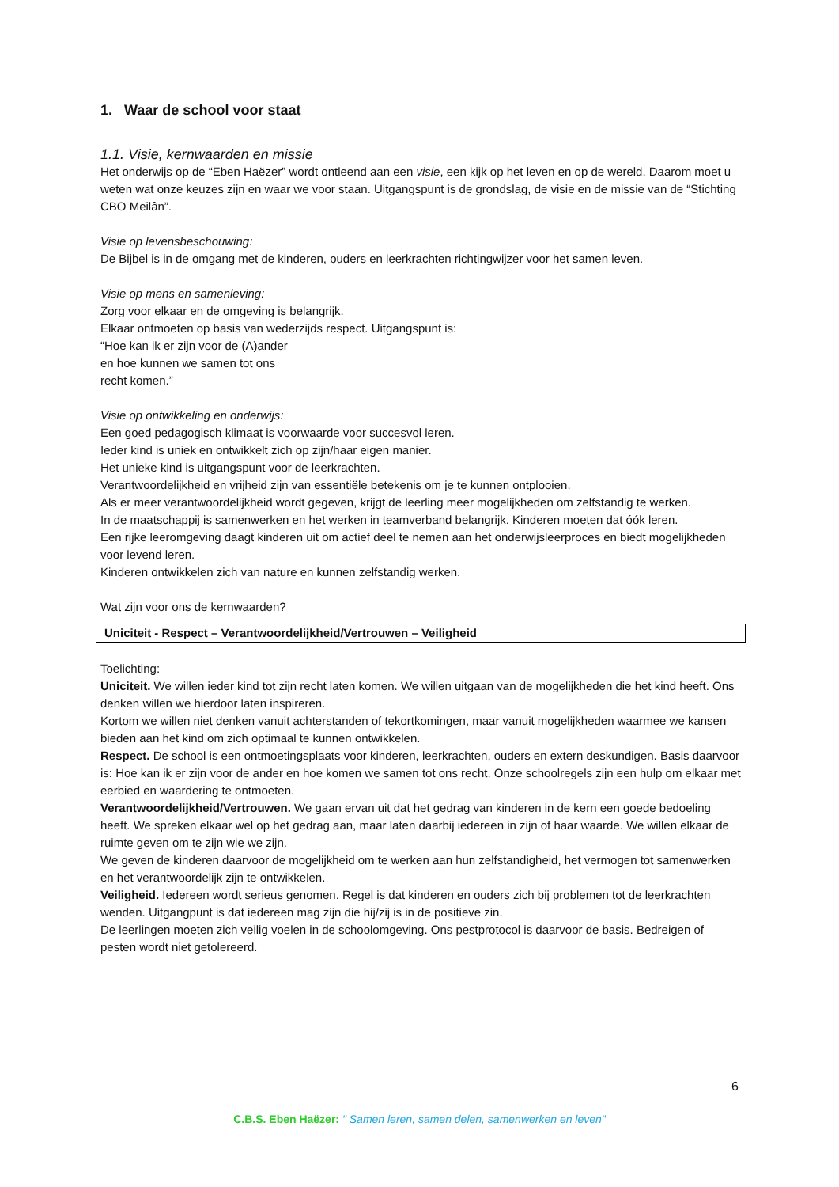1. Waar de school voor staat
1.1. Visie, kernwaarden en missie
Het onderwijs op de “Eben Haëzer” wordt ontleend aan een visie, een kijk op het leven en op de wereld. Daarom moet u weten wat onze keuzes zijn en waar we voor staan. Uitgangspunt is de grondslag, de visie en de missie van de “Stichting CBO Meilân”.
Visie op levensbeschouwing:
De Bijbel is in de omgang met de kinderen, ouders en leerkrachten richtingwijzer voor het samen leven.
Visie op mens en samenleving:
Zorg voor elkaar en de omgeving is belangrijk.
Elkaar ontmoeten op basis van wederzijds respect. Uitgangspunt is:
“Hoe kan ik er zijn voor de (A)ander
en hoe kunnen we samen tot ons
recht komen.”
Visie op ontwikkeling en onderwijs:
Een goed pedagogisch klimaat is voorwaarde voor succesvol leren.
Ieder kind is uniek en ontwikkelt zich op zijn/haar eigen manier.
Het unieke kind is uitgangspunt voor de leerkrachten.
Verantwoordelijkheid en vrijheid zijn van essentiële betekenis om je te kunnen ontplooien.
Als er meer verantwoordelijkheid wordt gegeven, krijgt de leerling meer mogelijkheden om zelfstandig te werken.
In de maatschappij is samenwerken en het werken in teamverband belangrijk. Kinderen moeten dat óók leren.
Een rijke leeromgeving daagt kinderen uit om actief deel te nemen aan het onderwijsleerproces en biedt mogelijkheden voor levend leren.
Kinderen ontwikkelen zich van nature en kunnen zelfstandig werken.
Wat zijn voor ons de kernwaarden?
Uniciteit - Respect – Verantwoordelijkheid/Vertrouwen – Veiligheid
Toelichting:
Uniciteit. We willen ieder kind tot zijn recht laten komen. We willen uitgaan van de mogelijkheden die het kind heeft. Ons denken willen we hierdoor laten inspireren.
Kortom we willen niet denken vanuit achterstanden of tekortkomingen, maar vanuit mogelijkheden waarmee we kansen bieden aan het kind om zich optimaal te kunnen ontwikkelen.
Respect. De school is een ontmoetingsplaats voor kinderen, leerkrachten, ouders en extern deskundigen. Basis daarvoor is: Hoe kan ik er zijn voor de ander en hoe komen we samen tot ons recht. Onze schoolregels zijn een hulp om elkaar met eerbied en waardering te ontmoeten.
Verantwoordelijkheid/Vertrouwen. We gaan ervan uit dat het gedrag van kinderen in de kern een goede bedoeling heeft. We spreken elkaar wel op het gedrag aan, maar laten daarbij iedereen in zijn of haar waarde. We willen elkaar de ruimte geven om te zijn wie we zijn.
We geven de kinderen daarvoor de mogelijkheid om te werken aan hun zelfstandigheid, het vermogen tot samenwerken en het verantwoordelijk zijn te ontwikkelen.
Veiligheid. Iedereen wordt serieus genomen. Regel is dat kinderen en ouders zich bij problemen tot de leerkrachten wenden. Uitgangpunt is dat iedereen mag zijn die hij/zij is in de positieve zin.
De leerlingen moeten zich veilig voelen in de schoolomgeving. Ons pestprotocol is daarvoor de basis. Bedreigen of pesten wordt niet getolereerd.
6
C.B.S. Eben Haëzer: " Samen leren, samen delen, samenwerken en leven"